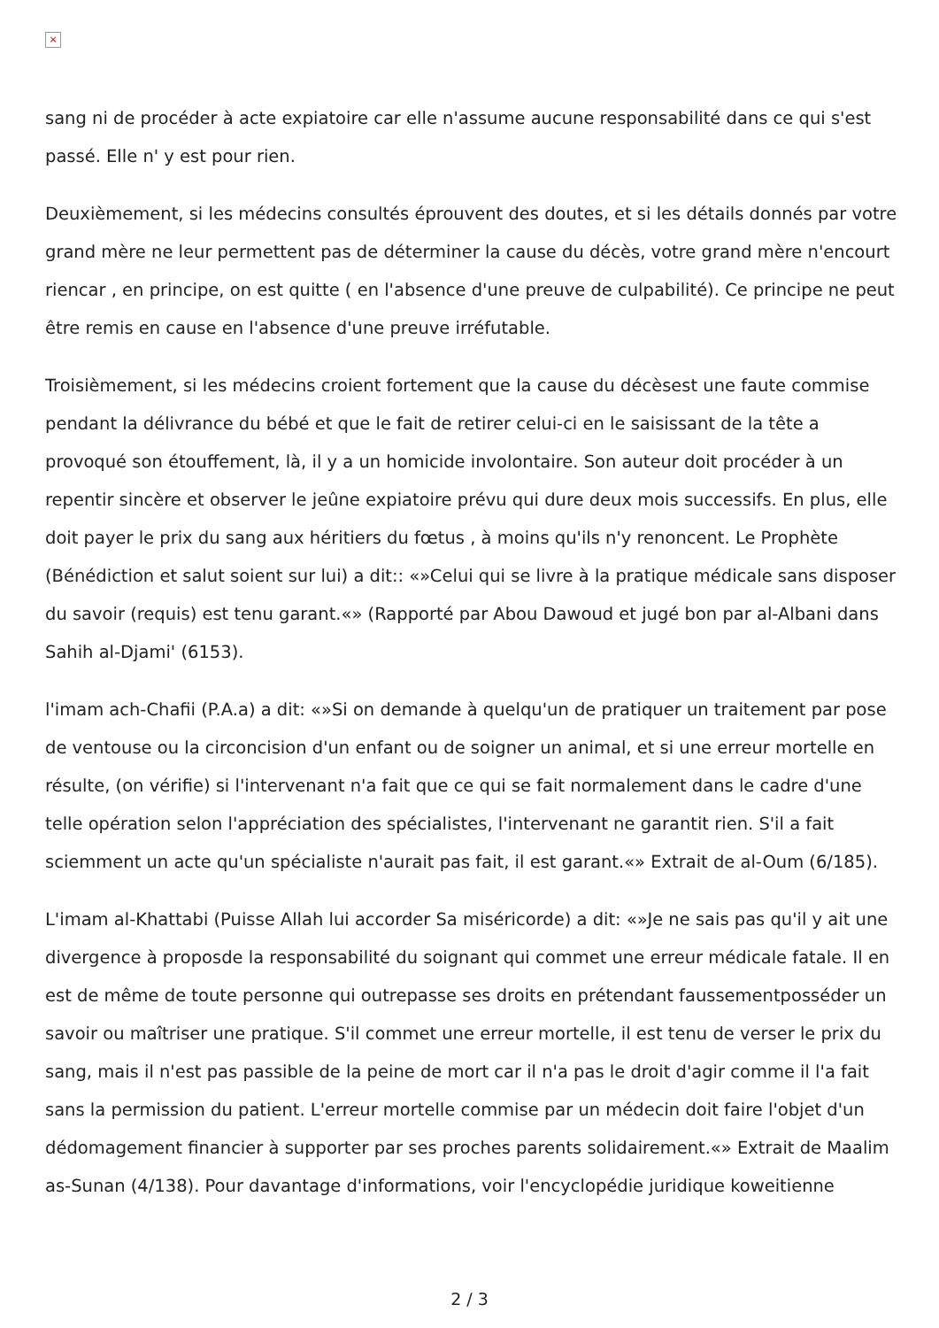×
sang ni de procéder à acte expiatoire car elle n'assume aucune responsabilité dans ce qui s'est passé. Elle n' y est pour rien.
Deuxièmement, si les médecins consultés éprouvent des doutes, et si les détails donnés par votre grand mère ne leur permettent pas de déterminer la cause du décès, votre grand mère n'encourt riencar , en principe, on est quitte ( en l'absence d'une preuve de culpabilité). Ce principe ne peut être remis en cause en l'absence d'une preuve irréfutable.
Troisièmement, si les médecins croient fortement que la cause du décèsest une faute commise pendant la délivrance du bébé et que le fait de retirer celui-ci en le saisissant de la tête a provoqué son étouffement, là, il y a un homicide involontaire. Son auteur doit procéder à un repentir sincère et observer le jeûne expiatoire prévu qui dure deux mois successifs. En plus, elle doit payer le prix du sang aux héritiers du fœtus , à moins qu'ils n'y renoncent. Le Prophète (Bénédiction et salut soient sur lui) a dit:: «»Celui qui se livre à la pratique médicale sans disposer du savoir (requis) est tenu garant.«» (Rapporté par Abou Dawoud et jugé bon par al-Albani dans Sahih al-Djami' (6153).
l'imam ach-Chafii (P.A.a) a dit: «»Si on demande à quelqu'un de pratiquer un traitement par pose de ventouse ou la circoncision d'un enfant ou de soigner un animal, et si une erreur mortelle en résulte, (on vérifie) si l'intervenant n'a fait que ce qui se fait normalement dans le cadre d'une telle opération selon l'appréciation des spécialistes, l'intervenant ne garantit rien. S'il a fait sciemment un acte qu'un spécialiste n'aurait pas fait, il est garant.«» Extrait de al-Oum (6/185).
L'imam al-Khattabi (Puisse Allah lui accorder Sa miséricorde) a dit: «»Je ne sais pas qu'il y ait une divergence à proposde la responsabilité du soignant qui commet une erreur médicale fatale. Il en est de même de toute personne qui outrepasse ses droits en prétendant faussementposséder un savoir ou maîtriser une pratique. S'il commet une erreur mortelle, il est tenu de verser le prix du sang, mais il n'est pas passible de la peine de mort car il n'a pas le droit d'agir comme il l'a fait sans la permission du patient. L'erreur mortelle commise par un médecin doit faire l'objet d'un dédomagement financier à supporter par ses proches parents solidairement.«» Extrait de Maalim as-Sunan (4/138). Pour davantage d'informations, voir l'encyclopédie juridique koweitienne
2 / 3